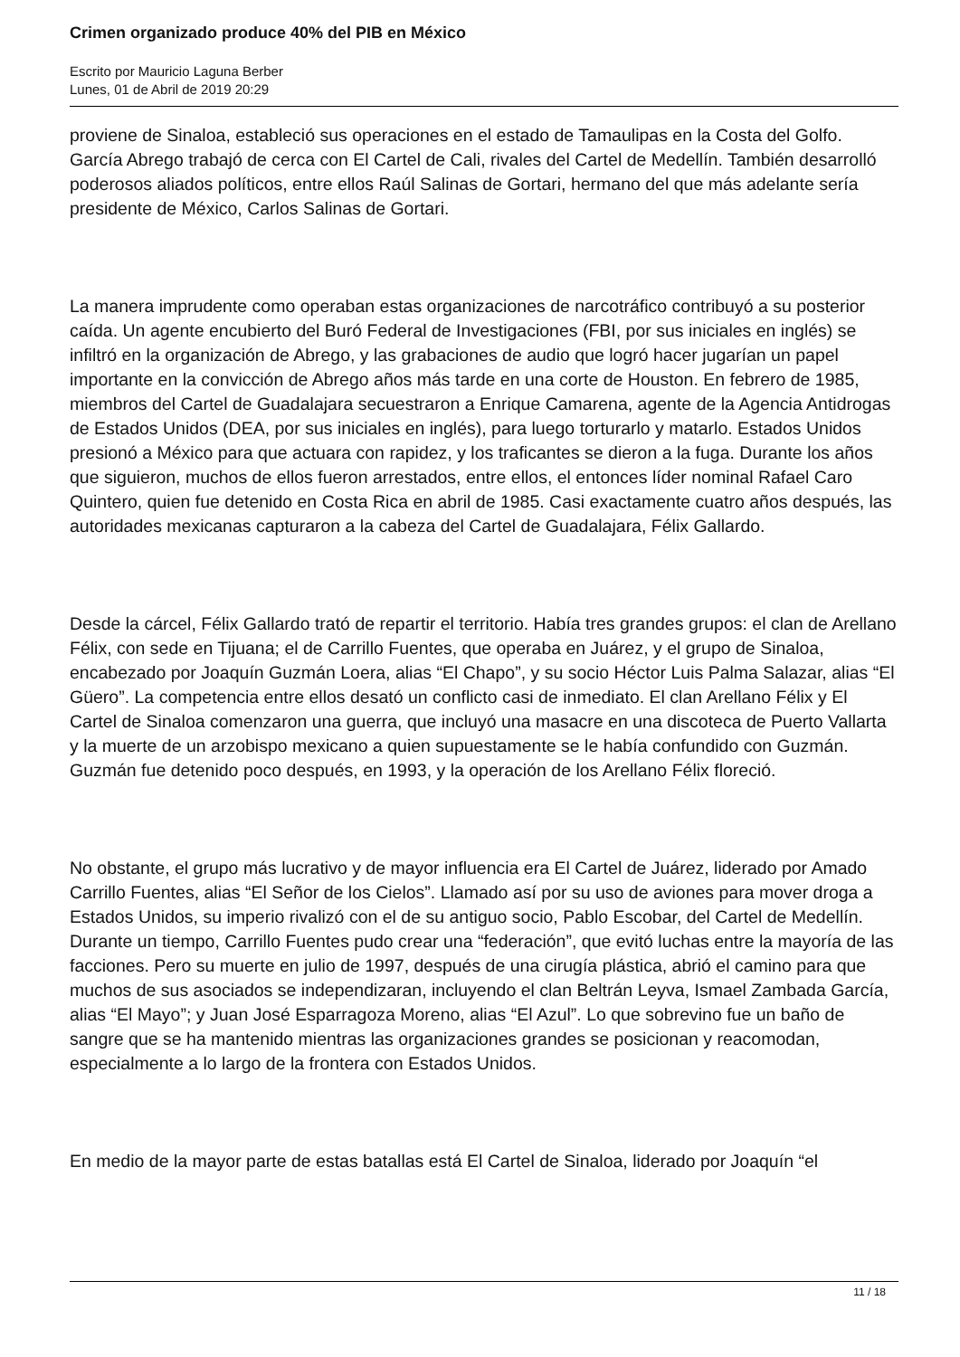Crimen organizado produce 40% del PIB en México
Escrito por Mauricio Laguna Berber
Lunes, 01 de Abril de 2019 20:29
proviene de Sinaloa, estableció sus operaciones en el estado de Tamaulipas en la Costa del Golfo. García Abrego trabajó de cerca con El Cartel de Cali, rivales del Cartel de Medellín. También desarrolló poderosos aliados políticos, entre ellos Raúl Salinas de Gortari, hermano del que más adelante sería presidente de México, Carlos Salinas de Gortari.
La manera imprudente como operaban estas organizaciones de narcotráfico contribuyó a su posterior caída. Un agente encubierto del Buró Federal de Investigaciones (FBI, por sus iniciales en inglés) se infiltró en la organización de Abrego, y las grabaciones de audio que logró hacer jugarían un papel importante en la convicción de Abrego años más tarde en una corte de Houston. En febrero de 1985, miembros del Cartel de Guadalajara secuestraron a Enrique Camarena, agente de la Agencia Antidrogas de Estados Unidos (DEA, por sus iniciales en inglés), para luego torturarlo y matarlo. Estados Unidos presionó a México para que actuara con rapidez, y los traficantes se dieron a la fuga. Durante los años que siguieron, muchos de ellos fueron arrestados, entre ellos, el entonces líder nominal Rafael Caro Quintero, quien fue detenido en Costa Rica en abril de 1985. Casi exactamente cuatro años después, las autoridades mexicanas capturaron a la cabeza del Cartel de Guadalajara, Félix Gallardo.
Desde la cárcel, Félix Gallardo trató de repartir el territorio. Había tres grandes grupos: el clan de Arellano Félix, con sede en Tijuana; el de Carrillo Fuentes, que operaba en Juárez, y el grupo de Sinaloa, encabezado por Joaquín Guzmán Loera, alias “El Chapo”, y su socio Héctor Luis Palma Salazar, alias “El Güero”. La competencia entre ellos desató un conflicto casi de inmediato. El clan Arellano Félix y El Cartel de Sinaloa comenzaron una guerra, que incluyó una masacre en una discoteca de Puerto Vallarta y la muerte de un arzobispo mexicano a quien supuestamente se le había confundido con Guzmán. Guzmán fue detenido poco después, en 1993, y la operación de los Arellano Félix floreció.
No obstante, el grupo más lucrativo y de mayor influencia era El Cartel de Juárez, liderado por Amado Carrillo Fuentes, alias “El Señor de los Cielos”. Llamado así por su uso de aviones para mover droga a Estados Unidos, su imperio rivalizó con el de su antiguo socio, Pablo Escobar, del Cartel de Medellín. Durante un tiempo, Carrillo Fuentes pudo crear una “federación”, que evitó luchas entre la mayoría de las facciones. Pero su muerte en julio de 1997, después de una cirugía plástica, abrió el camino para que muchos de sus asociados se independizaran, incluyendo el clan Beltrán Leyva, Ismael Zambada García, alias “El Mayo”; y Juan José Esparragoza Moreno, alias “El Azul”. Lo que sobrevino fue un baño de sangre que se ha mantenido mientras las organizaciones grandes se posicionan y reacomodan, especialmente a lo largo de la frontera con Estados Unidos.
En medio de la mayor parte de estas batallas está El Cartel de Sinaloa, liderado por Joaquín “el
11 / 18